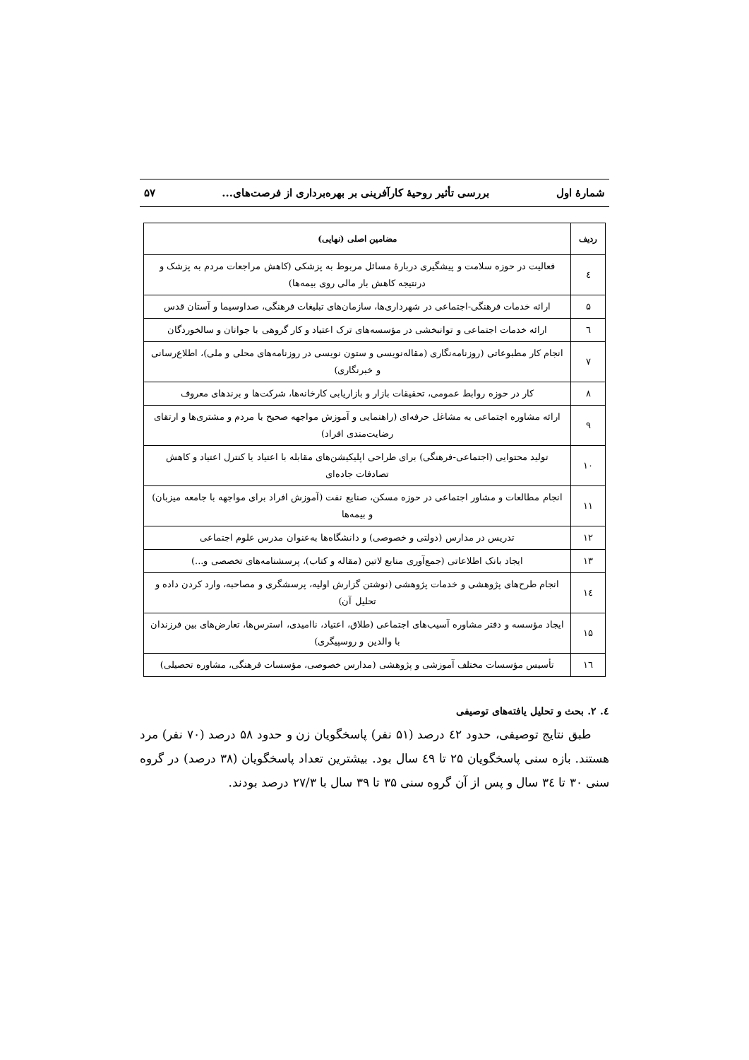شمارهٔ اول بررسی تأثیر روحیهٔ کارآفرینی بر بهره‌برداری از فرصت‌های... ۵۷
| ردیف | مضامین اصلی (نهایی) |
| --- | --- |
| ٤ | فعالیت در حوزه سلامت و پیشگیری دربارهٔ مسائل مربوط به پزشکی (کاهش مراجعات مردم به پزشک و درنتیجه کاهش بار مالی روی بیمه‌ها) |
| ۵ | ارائه خدمات فرهنگی-اجتماعی در شهرداری‌ها، سازمان‌های تبلیغات فرهنگی، صداوسیما و آستان قدس |
| ٦ | ارائه خدمات اجتماعی و توانبخشی در مؤسسه‌های ترک اعتیاد و کار گروهی با جوانان و سالخوردگان |
| ۷ | انجام کار مطبوعاتی (روزنامه‌نگاری (مقاله‌نویسی و ستون نویسی در روزنامه‌های محلی و ملی)، اطلاع‌رسانی و خبرنگاری) |
| ۸ | کار در حوزه روابط عمومی، تحقیقات بازار و بازاریابی کارخانه‌ها، شرکت‌ها و برندهای معروف |
| ۹ | ارائه مشاوره اجتماعی به مشاغل حرفه‌ای (راهنمایی و آموزش مواجهه صحیح با مردم و مشتری‌ها و ارتقای رضایت‌مندی افراد) |
| ۱۰ | تولید محتوایی (اجتماعی-فرهنگی) برای طراحی اپلیکیشن‌های مقابله با اعتیاد یا کنترل اعتیاد و کاهش تصادفات جاده‌ای |
| ۱۱ | انجام مطالعات و مشاور اجتماعی در حوزه مسکن، صنایع نفت (آموزش افراد برای مواجهه با جامعه میزبان) و بیمه‌ها |
| ۱۲ | تدریس در مدارس (دولتی و خصوصی) و دانشگاه‌ها به‌عنوان مدرس علوم اجتماعی |
| ۱۳ | ایجاد بانک اطلاعاتی (جمع‌آوری منابع لاتین (مقاله و کتاب)، پرسشنامه‌های تخصصی و...) |
| ۱٤ | انجام طرح‌های پژوهشی و خدمات پژوهشی (نوشتن گزارش اولیه، پرسشگری و مصاحبه، وارد کردن داده و تحلیل آن) |
| ۱۵ | ایجاد مؤسسه و دفتر مشاوره آسیب‌های اجتماعی (طلاق، اعتیاد، ناامیدی، استرس‌ها، تعارض‌های بین فرزندان با والدین و روسپیگری) |
| ۱٦ | تأسیس مؤسسات مختلف آموزشی و پژوهشی (مدارس خصوصی، مؤسسات فرهنگی، مشاوره تحصیلی) |
٤. ۲. بحث و تحلیل یافته‌های توصیفی
طبق نتایج توصیفی، حدود ٤۲ درصد (۵۱ نفر) پاسخگویان زن و حدود ۵۸ درصد (۷۰ نفر) مرد هستند. بازه سنی پاسخگویان ۲۵ تا ٤۹ سال بود. بیشترین تعداد پاسخگویان (۳۸ درصد) در گروه سنی ۳۰ تا ۳٤ سال و پس از آن گروه سنی ۳۵ تا ۳۹ سال با ۲۷/۳ درصد بودند.